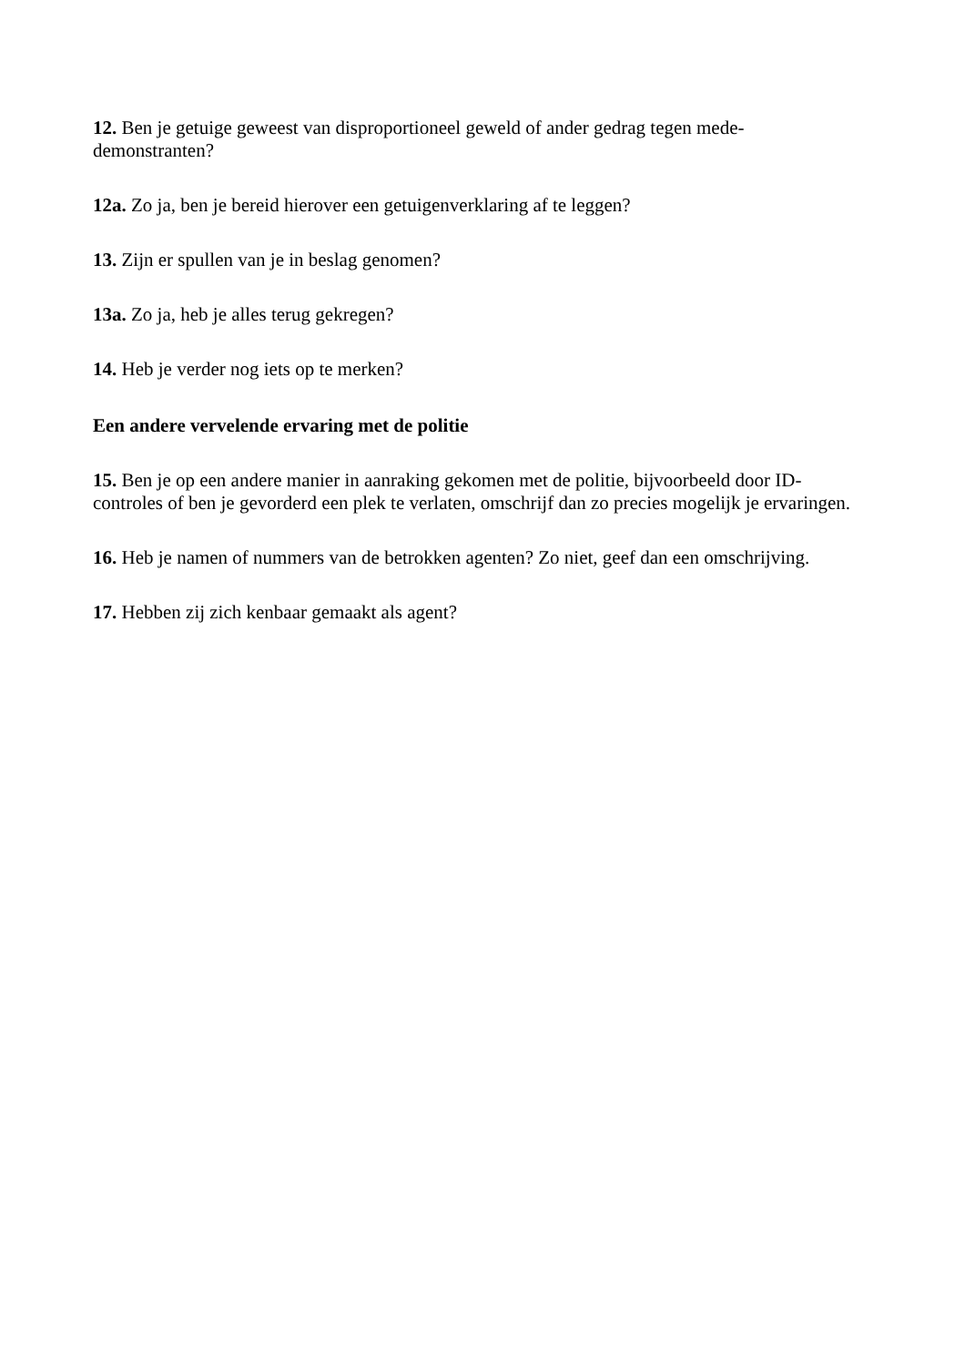12. Ben je getuige geweest van disproportioneel geweld of ander gedrag tegen mede-
demonstranten?
12a. Zo ja, ben je bereid hierover een getuigenverklaring af te leggen?
13. Zijn er spullen van je in beslag genomen?
13a. Zo ja, heb je alles terug gekregen?
14. Heb je verder nog iets op te merken?
Een andere vervelende ervaring met de politie
15. Ben je op een andere manier in aanraking gekomen met de politie, bijvoorbeeld door ID-
controles of ben je gevorderd een plek te verlaten, omschrijf dan zo precies mogelijk je ervaringen.
16. Heb je namen of nummers van de betrokken agenten? Zo niet, geef dan een omschrijving.
17. Hebben zij zich kenbaar gemaakt als agent?